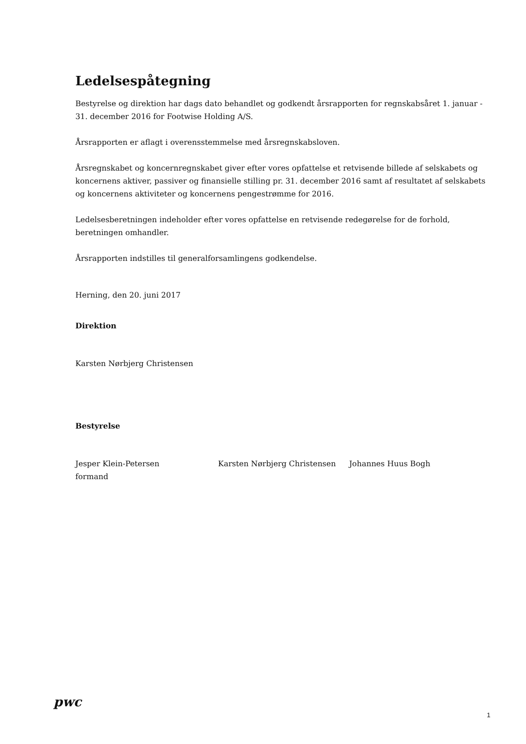Ledelsespåtegning
Bestyrelse og direktion har dags dato behandlet og godkendt årsrapporten for regnskabsåret 1. januar - 31. december 2016 for Footwise Holding A/S.
Årsrapporten er aflagt i overensstemmelse med årsregnskabsloven.
Årsregnskabet og koncernregnskabet giver efter vores opfattelse et retvisende billede af selskabets og koncernens aktiver, passiver og finansielle stilling pr. 31. december 2016 samt af resultatet af selskabets og koncernens aktiviteter og koncernens pengestrømme for 2016.
Ledelsesberetningen indeholder efter vores opfattelse en retvisende redegørelse for de forhold, beretningen omhandler.
Årsrapporten indstilles til generalforsamlingens godkendelse.
Herning, den 20. juni 2017
Direktion
Karsten Nørbjerg Christensen
Bestyrelse
Jesper Klein-Petersen
formand
Karsten Nørbjerg Christensen Johannes Huus Bogh
pwc
1